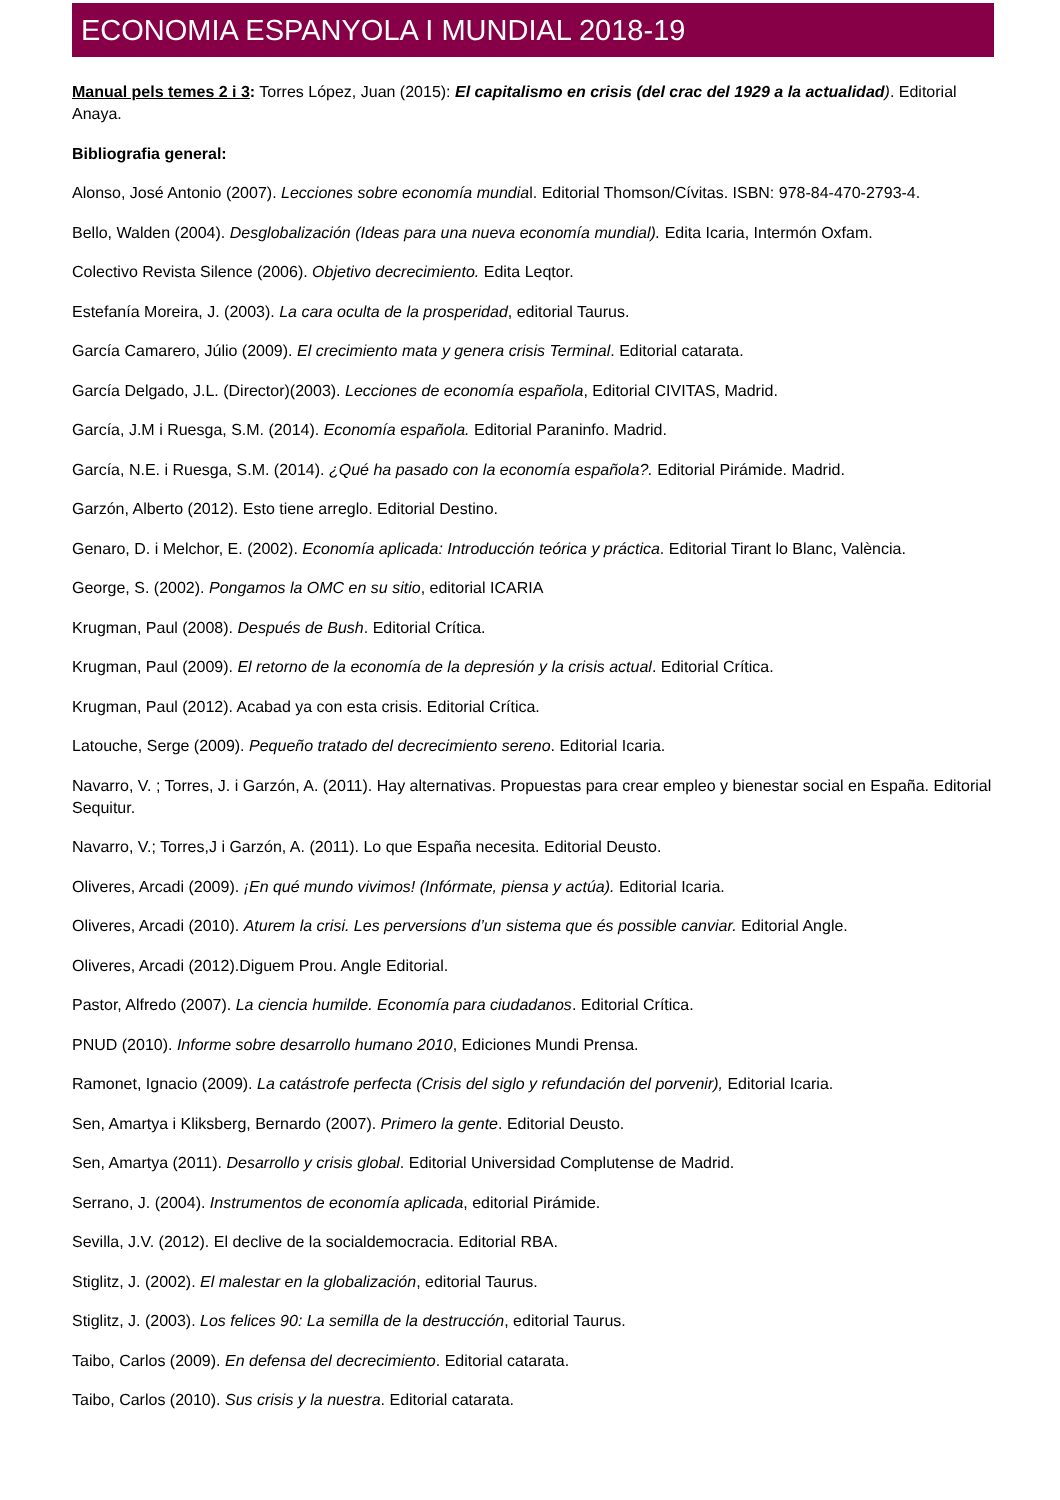ECONOMIA ESPANYOLA I MUNDIAL 2018-19
Manual pels temes 2 i 3: Torres López, Juan (2015): El capitalismo en crisis (del crac del 1929 a la actualidad). Editorial Anaya.
Bibliografia general:
Alonso, José Antonio (2007). Lecciones sobre economía mundial. Editorial Thomson/Cívitas. ISBN: 978-84-470-2793-4.
Bello, Walden (2004). Desglobalización (Ideas para una nueva economía mundial). Edita Icaria, Intermón Oxfam.
Colectivo Revista Silence (2006). Objetivo decrecimiento. Edita Leqtor.
Estefanía Moreira, J. (2003). La cara oculta de la prosperidad, editorial Taurus.
García Camarero, Júlio (2009). El crecimiento mata y genera crisis Terminal. Editorial catarata.
García Delgado, J.L. (Director)(2003). Lecciones de economía española, Editorial CIVITAS, Madrid.
García, J.M i Ruesga, S.M. (2014). Economía española. Editorial Paraninfo. Madrid.
García, N.E. i Ruesga, S.M. (2014). ¿Qué ha pasado con la economía española?. Editorial Pirámide. Madrid.
Garzón, Alberto (2012). Esto tiene arreglo. Editorial Destino.
Genaro, D. i Melchor, E. (2002). Economía aplicada: Introducción teórica y práctica. Editorial Tirant lo Blanc, València.
George, S. (2002). Pongamos la OMC en su sitio, editorial ICARIA
Krugman, Paul (2008). Después de Bush. Editorial Crítica.
Krugman, Paul (2009). El retorno de la economía de la depresión y la crisis actual. Editorial Crítica.
Krugman, Paul (2012). Acabad ya con esta crisis. Editorial Crítica.
Latouche, Serge (2009). Pequeño tratado del decrecimiento sereno. Editorial Icaria.
Navarro, V. ; Torres, J. i Garzón, A. (2011). Hay alternativas. Propuestas para crear empleo y bienestar social en España. Editorial Sequitur.
Navarro, V.; Torres,J i Garzón, A. (2011). Lo que España necesita. Editorial Deusto.
Oliveres, Arcadi (2009). ¡En qué mundo vivimos! (Infórmate, piensa y actúa). Editorial Icaria.
Oliveres, Arcadi (2010). Aturem la crisi. Les perversions d’un sistema que és possible canviar. Editorial Angle.
Oliveres, Arcadi (2012).Diguem Prou. Angle Editorial.
Pastor, Alfredo (2007). La ciencia humilde. Economía para ciudadanos. Editorial Crítica.
PNUD (2010). Informe sobre desarrollo humano 2010, Ediciones Mundi Prensa.
Ramonet, Ignacio (2009). La catástrofe perfecta (Crisis del siglo y refundación del porvenir), Editorial Icaria.
Sen, Amartya i Kliksberg, Bernardo (2007). Primero la gente. Editorial Deusto.
Sen, Amartya (2011). Desarrollo y crisis global. Editorial Universidad Complutense de Madrid.
Serrano, J. (2004). Instrumentos de economía aplicada, editorial Pirámide.
Sevilla, J.V. (2012). El declive de la socialdemocracia. Editorial RBA.
Stiglitz, J. (2002). El malestar en la globalización, editorial Taurus.
Stiglitz, J. (2003). Los felices 90: La semilla de la destrucción, editorial Taurus.
Taibo, Carlos (2009). En defensa del decrecimiento. Editorial catarata.
Taibo, Carlos (2010). Sus crisis y la nuestra. Editorial catarata.